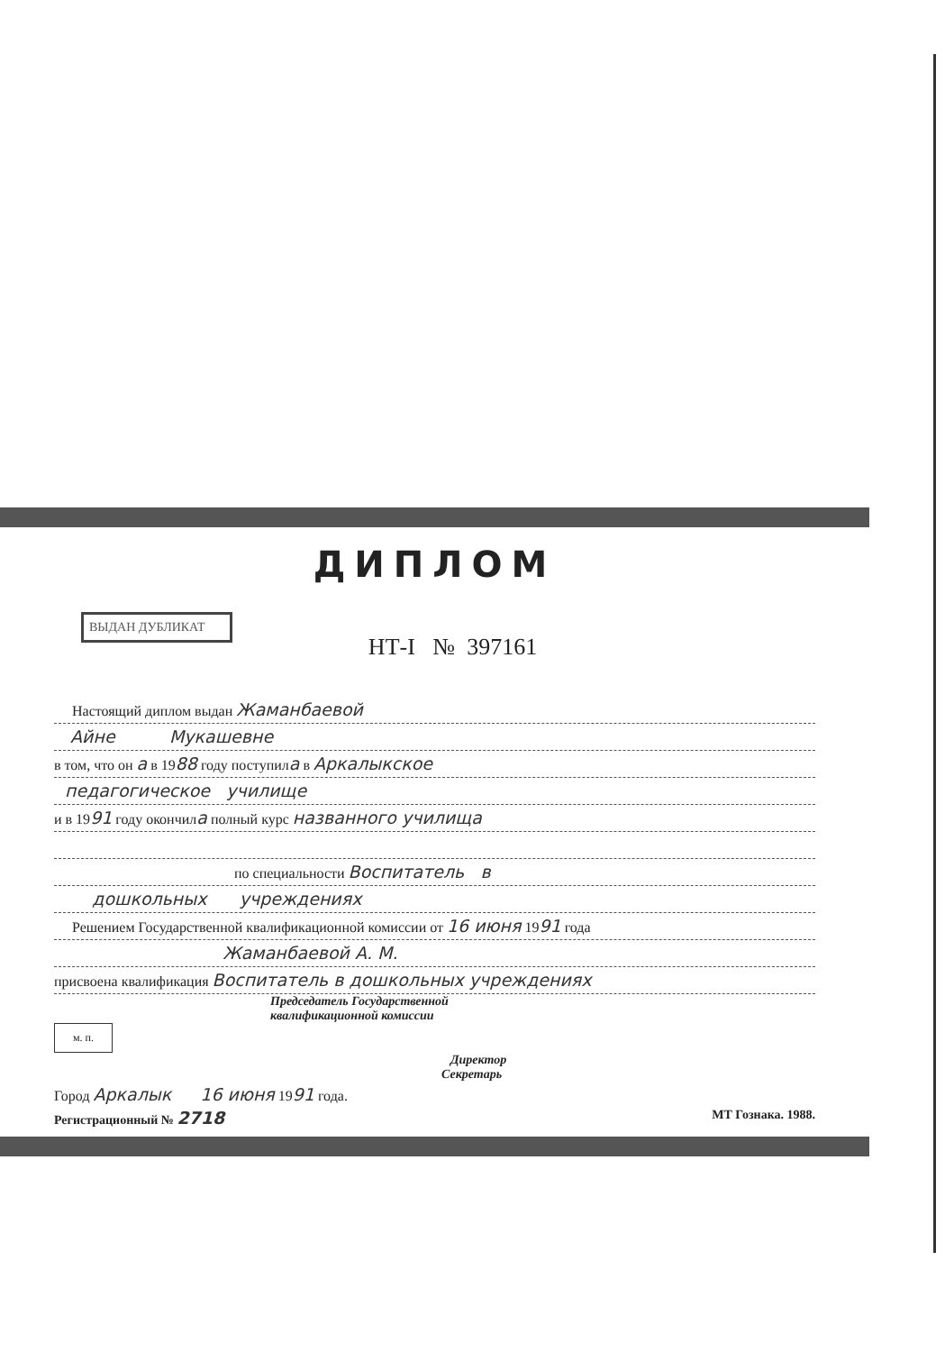ДИПЛОМ
ВЫДАН ДУБЛИКАТ
НТ-I № 397161
Настоящий диплом выдан Жаманбаевой
Айне Мукашевне
в том, что он а в 1988 году поступила в Аркалыкское
педагогическое училище
и в 1991 году окончила полный курс названного училища
по специальности Воспитатель в
дошкольных учреждениях
Решением Государственной квалификационной комиссии от 16 июня 1991 года
Жаманбаевой А. М.
присвоена квалификация Воспитатель в дошкольных учреждениях
Председатель Государственной
квалификационной комиссии
м. п.
Директор
Секретарь
Город Аркалык 16 июня 1991 года.
Регистрационный № 2718 МТ Гознака. 1988.